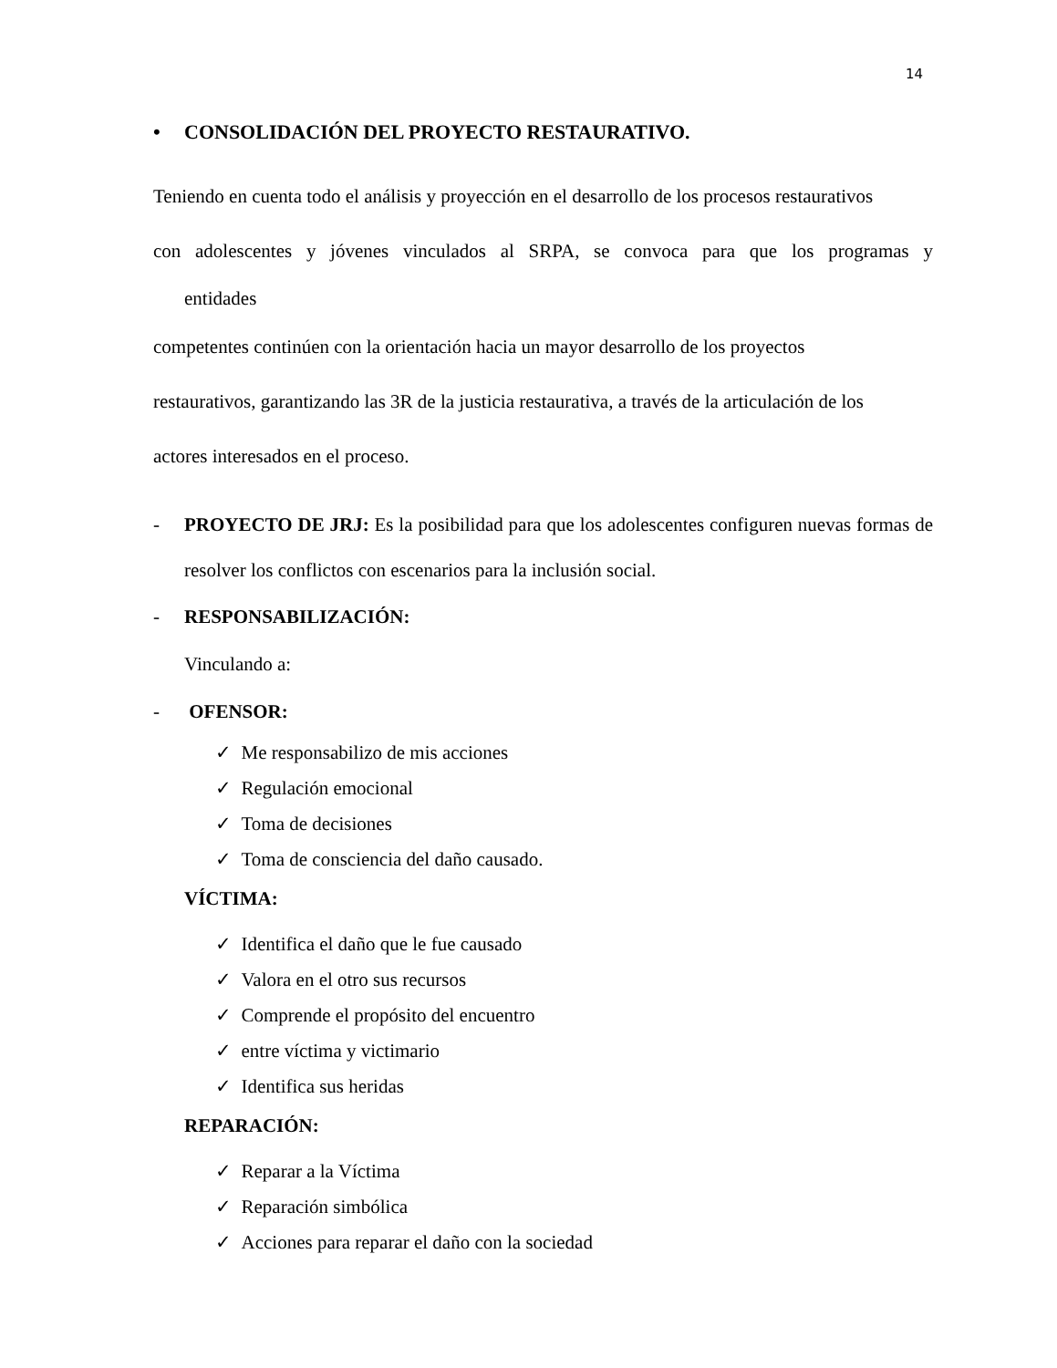14
• CONSOLIDACIÓN DEL PROYECTO RESTAURATIVO.
Teniendo en cuenta todo el análisis y proyección en el desarrollo de los procesos restaurativos
con adolescentes y jóvenes vinculados al SRPA, se convoca para que los programas y
entidades
competentes continúen con la orientación hacia un mayor desarrollo de los proyectos
restaurativos, garantizando las 3R de la justicia restaurativa, a través de la articulación de los
actores interesados en el proceso.
- PROYECTO DE JRJ: Es la posibilidad para que los adolescentes configuren nuevas formas de resolver los conflictos con escenarios para la inclusión social.
- RESPONSABILIZACIÓN:
Vinculando a:
- OFENSOR:
✓ Me responsabilizo de mis acciones
✓ Regulación emocional
✓ Toma de decisiones
✓ Toma de consciencia del daño causado.
VÍCTIMA:
✓ Identifica el daño que le fue causado
✓ Valora en el otro sus recursos
✓ Comprende el propósito del encuentro
✓ entre víctima y victimario
✓ Identifica sus heridas
REPARACIÓN:
✓ Reparar a la Víctima
✓ Reparación simbólica
✓ Acciones para reparar el daño con la sociedad